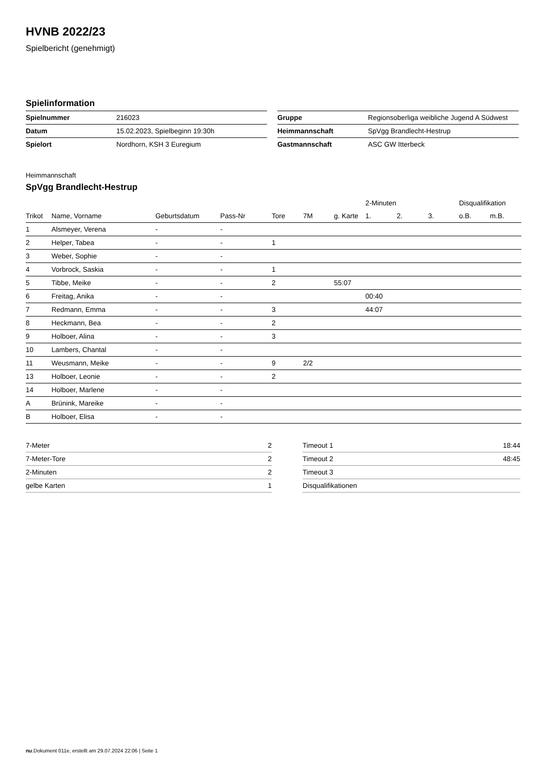HVNB 2022/23
Spielbericht (genehmigt)
Spielinformation
| Spielnummer | 216023 |
| Datum | 15.02.2023, Spielbeginn 19:30h |
| Spielort | Nordhorn, KSH 3 Euregium |
| Gruppe | Regionsoberliga weibliche Jugend A Südwest |
| Heimmannschaft | SpVgg Brandlecht-Hestrup |
| Gastmannschaft | ASC GW Itterbeck |
Heimmannschaft
SpVgg Brandlecht-Hestrup
| | | | | | | | 2-Minuten | | | Disqualifikation | |
| --- | --- | --- | --- | --- | --- | --- | --- | --- | --- | --- | --- |
| Trikot | Name, Vorname | Geburtsdatum | Pass-Nr | Tore | 7M | g. Karte | 1. | 2. | 3. | o.B. | m.B. |
| 1 | Alsmeyer, Verena | - | - | | | | | | | | |
| 2 | Helper, Tabea | - | - | 1 | | | | | | | |
| 3 | Weber, Sophie | - | - | | | | | | | | |
| 4 | Vorbrock, Saskia | - | - | 1 | | | | | | | |
| 5 | Tibbe, Meike | - | - | 2 | | 55:07 | | | | | |
| 6 | Freitag, Anika | - | - | | | | 00:40 | | | | |
| 7 | Redmann, Emma | - | - | 3 | | | 44:07 | | | | |
| 8 | Heckmann, Bea | - | - | 2 | | | | | | | |
| 9 | Holboer, Alina | - | - | 3 | | | | | | | |
| 10 | Lambers, Chantal | - | - | | | | | | | | |
| 11 | Weusmann, Meike | - | - | 9 | 2/2 | | | | | | |
| 13 | Holboer, Leonie | - | - | 2 | | | | | | | |
| 14 | Holboer, Marlene | - | - | | | | | | | | |
| A | Brünink, Mareike | - | - | | | | | | | | |
| B | Holboer, Elisa | - | - | | | | | | | | |
| 7-Meter | 2 |
| 7-Meter-Tore | 2 |
| 2-Minuten | 2 |
| gelbe Karten | 1 |
| Timeout 1 | 18:44 |
| Timeout 2 | 48:45 |
| Timeout 3 | |
| Disqualifikationen | |
nu.Dokument 011e, erstellt am 29.07.2024 22:06 | Seite 1